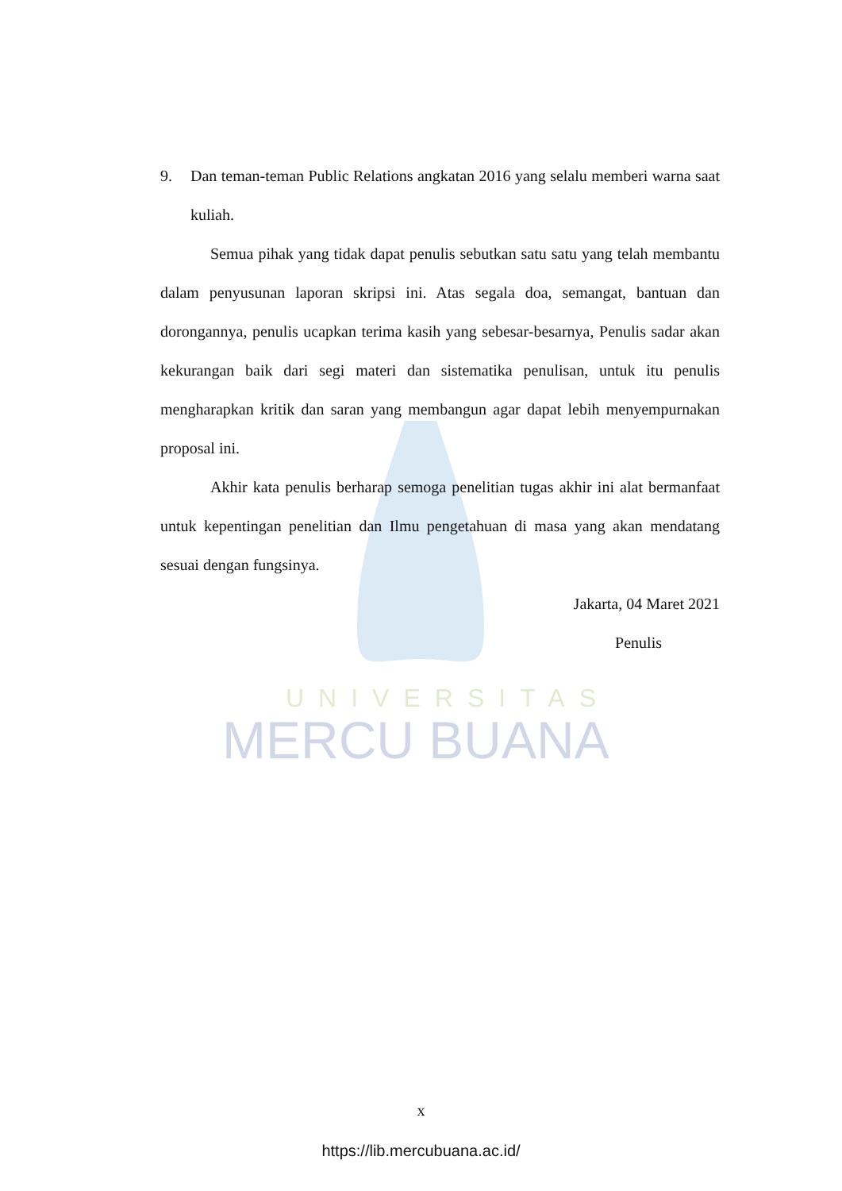UNIVERSITAS
MERCU BUANA
9. Dan teman-teman Public Relations angkatan 2016 yang selalu memberi warna saat kuliah.
Semua pihak yang tidak dapat penulis sebutkan satu satu yang telah membantu dalam penyusunan laporan skripsi ini. Atas segala doa, semangat, bantuan dan dorongannya, penulis ucapkan terima kasih yang sebesar-besarnya, Penulis sadar akan kekurangan baik dari segi materi dan sistematika penulisan, untuk itu penulis mengharapkan kritik dan saran yang membangun agar dapat lebih menyempurnakan proposal ini.
Akhir kata penulis berharap semoga penelitian tugas akhir ini alat bermanfaat untuk kepentingan penelitian dan Ilmu pengetahuan di masa yang akan mendatang sesuai dengan fungsinya.
Jakarta, 04 Maret 2021
Penulis
x
https://lib.mercubuana.ac.id/